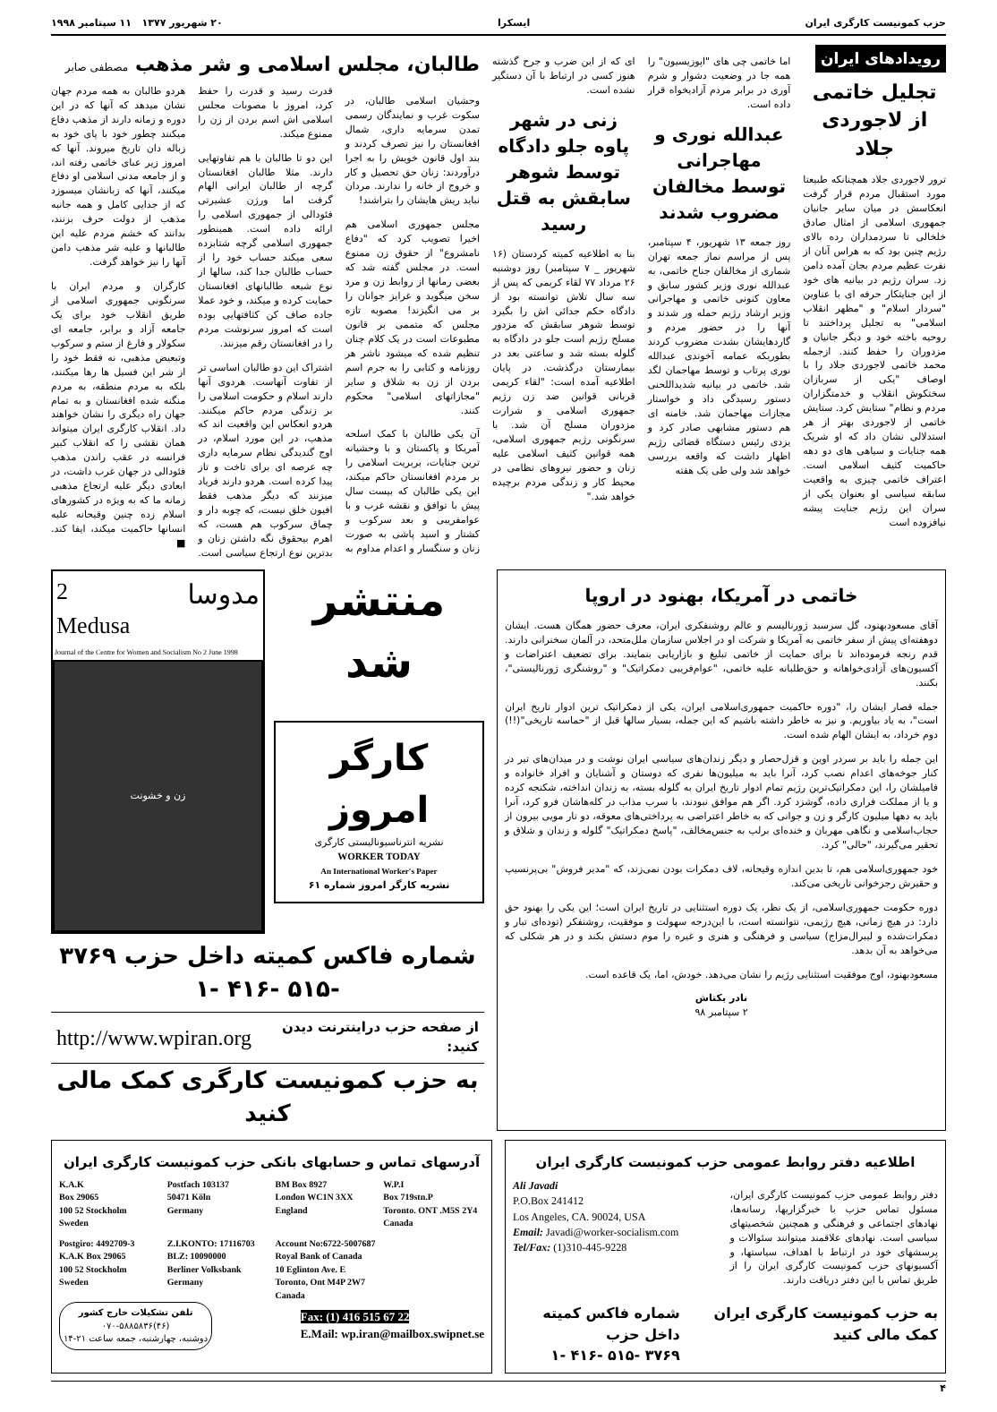حزب کمونیست کارگری ایران ایسکرا ۲۰ شهریور ۱۳۷۷ ۱۱ سپتامبر ۱۹۹۸
رویدادهای ایران
تجلیل خاتمی از لاجوردی جلاد
ترور لاجوردی جلاد همچنانکه طبیعتا مورد استقبال مردم قرار گرفت انعکاسش در میان سایر جانیان جمهوری اسلامی از امثال صادق خلخالی تا سردمداران رده بالای رژیم چنین بود که به هراس آنان از نفرت عظیم مردم بجان آمده دامن زد. سران رژیم در بیانیه های خود از این جنایتکار حرفه ای با عناوین "سردار اسلام" و "مظهر انقلاب اسلامی" به تجلیل پرداختند تا روحیه باخته خود و دیگر جانیان و مزدوران را حفظ کنند. ازجمله محمد خاتمی لاجوردی جلاد را با اوصاف "یکی از سربازان سختکوش انقلاب و خدمتگزاران مردم و نظام" ستایش کرد. ستایش خاتمی از لاجوردی بهتر از هر استدلالی نشان داد که او شریک همه جنایات و سیاهی های دو دهه حاکمیت کثیف اسلامی است. اعتراف خاتمی چیزی به واقعیت سابقه سیاسی او بعنوان یکی از سران این رژیم جنایت پیشه نیافزوده است
اما خاتمی چی های "اپوزیسیون" را همه جا در وضعیت دشوار و شرم آوری در برابر مردم آزادیخواه قرار داده است.
عبدالله نوری و مهاجرانی توسط مخالفان مضروب شدند
روز جمعه ۱۳ شهریور، ۴ سپتامبر، پس از مراسم نماز جمعه تهران شماری از مخالفان جناح خاتمی، به عبدالله نوری وزیر کشور سابق و معاون کنونی خاتمی و مهاجرانی وزیر ارشاد رژیم حمله ور شدند و آنها را در حضور مردم و گاردهایشان بشدت مضروب کردند بطوریکه عمامه آخوندی عبدالله نوری پرتاب و توسط مهاجمان لگد شد. خاتمی در بیانیه شدیداللحنی دستور رسیدگی داد و خواستار مجازات مهاجمان شد. خامنه ای هم دستور مشابهی صادر کرد و یزدی رئیس دستگاه قضائی رژیم اظهار داشت که واقعه بررسی خواهد شد ولی طی یک هفته
ای که از این ضرب و جرح گذشته هنوز کسی در ارتباط با آن دستگیر نشده است.
زنی در شهر پاوه جلو دادگاه توسط شوهر سابقش به قتل رسید
بنا به اطلاعیه کمیته کردستان (۱۶ شهریور _ ۷ سپتامبر) روز دوشنبه ۲۶ مرداد ۷۷ لقاء کریمی که پس از سه سال تلاش توانسته بود از دادگاه حکم جدائی اش را بگیرد توسط شوهر سابقش که مزدور مسلح رژیم است جلو در دادگاه به گلوله بسته شد و ساعتی بعد در بیمارستان درگذشت. در پایان اطلاعیه آمده است: "لقاء کریمی قربانی قوانین ضد زن رژیم جمهوری اسلامی و شرارت مزدوران مسلح آن شد. با سرنگونی رژیم جمهوری اسلامی، همه قوانین کثیف اسلامی علیه زنان و حضور نیروهای نظامی در محیط کار و زندگی مردم برچیده خواهد شد."
طالبان، مجلس اسلامی و شر مذهب مصطفی صابر
وحشیان اسلامی طالبان، در سکوت غرب و نمایندگان رسمی تمدن سرمایه داری، شمال افغانستان را نیز تصرف کردند و بند اول قانون خویش را به اجرا درآوردند: زنان حق تحصیل و کار و خروج از خانه را ندارند. مردان نباید ریش هایشان را بتراشند!
مجلس جمهوری اسلامی هم اخیرا تصویب کرد که "دفاع نامشروع" از حقوق زن ممنوع است. در مجلس گفته شد که بعضی رمانها از روابط زن و مرد سخن میگوید و غرایز جوانان را بر می انگیزند! مصوبه تازه مجلس که متممی بر قانون مطبوعات است در یک کلام چنان تنظیم شده که میشود ناشر هر روزنامه و کتابی را به جرم اسم بردن از زن به شلاق و سایر "مجازاتهای اسلامی" محکوم کنند.
آن یکی طالبان با کمک اسلحه آمریکا و پاکستان و با وحشیانه ترین جنایات، بربریت اسلامی را بر مردم افغانستان حاکم میکند، این یکی طالبان که بیست سال پیش با توافق و نقشه غرب و با عوامفریبی و بعد سرکوب و کشتار و اسید پاشی به صورت زنان و سنگسار و اعدام مداوم به قدرت رسید و قدرت را حفظ کرد، امروز با مصوبات مجلس اسلامی اش اسم بردن از زن را ممنوع میکند.
این دو تا طالبان با هم تفاوتهایی دارند. مثلا طالبان افغانستان گرچه از طالبان ایرانی الهام گرفت اما ورژن عشیرتی فئودالی از جمهوری اسلامی را ارائه داده است. همینطور جمهوری اسلامی گرچه شتابزده سعی میکند حساب خود را از حساب طالبان جدا کند، سالها از نوع شیعه طالبانهای افغانستان حمایت کرده و میکند، و خود عملا جاده صاف کن کثافتهایی بوده است که امروز سرنوشت مردم را در افغانستان رقم میزنند.
اشتراک این دو طالبان اساسی تر از تفاوت آنهاست. هردوی آنها دارند اسلام و حکومت اسلامی را بر زندگی مردم حاکم میکنند. هردو انعکاس این واقعیت اند که مذهب، در این مورد اسلام، در اوج گندیدگی نظام سرمایه داری چه عرصه ای برای تاخت و تاز پیدا کرده است. هردو دارند فریاد میزنند که دیگر مذهب فقط افیون خلق نیست، که چوبه دار و چماق سرکوب هم هست، که اهرم بیحقوق نگه داشتن زنان و بدترین نوع ارتجاع سیاسی است. هردو طالبان به همه مردم جهان نشان میدهد که آنها که در این دوره و زمانه دارند از مذهب دفاع میکنند چطور خود با پای خود به زباله دان تاریخ میروند. آنها که امروز زیر عبای خاتمی رفته اند، و از جامعه مدنی اسلامی او دفاع میکنند، آنها که زبانشان میسوزد که از جدایی کامل و همه جانبه مذهب از دولت حرف بزنند، بدانند که خشم مردم علیه این طالبانها و علیه شر مذهب دامن آنها را نیز خواهد گرفت.
کارگران و مردم ایران با سرنگونی جمهوری اسلامی از طریق انقلاب خود برای یک جامعه آزاد و برابر، جامعه ای سکولار و فارغ از ستم و سرکوب وتبعیض مذهبی، نه فقط خود را از شر این فسیل ها رها میکنند، بلکه به مردم منطقه، به مردم منگنه شده افغانستان و به تمام جهان راه دیگری را نشان خواهند داد. انقلاب کارگری ایران میتواند همان نقشی را که انقلاب کبیر فرانسه در عقب راندن مذهب فئودالی در جهان غرب داشت، در ابعادی دیگر علیه ارتجاع مذهبی زمانه ما که به ویژه در کشورهای اسلام زده چنین وقیحانه علیه انسانها حاکمیت میکند، ایفا کند. ■
خاتمی در آمریکا، بهنود در اروپا
آقای مسعودبهنود، گل سرسبد ژورنالیسم و عالم روشنفکری ایران، معرف حضور همگان هست. ایشان دوهفته‌ای پیش از سفر خاتمی به آمریکا و شرکت او در اجلاس سازمان ملل‌متحد، در آلمان سخنرانی دارند. قدم رنجه فرموده‌اند تا برای حمایت از خاتمی تبلیغ و بازاریابی بنمایند. برای تضعیف اعتراضات و آکسیون‌های آزادی‌خواهانه و حق‌طلبانه علیه خاتمی، "عوام‌فریبی دمکراتیک" و "روشنگری ژورنالیستی"، بکنند.
جمله قصار ایشان را، "دوره حاکمیت جمهوری‌اسلامی ایران، یکی از دمکراتیک ترین ادوار تاریخ ایران است"، به یاد بیاوریم. و نیز به خاطر داشته باشیم که این جمله، بسیار سالها قبل از "حماسه تاریخی"(!!) دوم خرداد، به ایشان الهام شده است.
این جمله را باید بر سردر اوین و قزل‌حصار و دیگر زندان‌های سیاسی ایران نوشت و در میدان‌های تیر در کنار جوخه‌های اعدام نصب کرد، آنرا باید به میلیون‌ها نفری که دوستان و آشنایان و افراد خانواده و فامیلشان را، این دمکراتیک‌ترین رژیم تمام ادوار تاریخ ایران به گلوله بسته، به زندان انداخته، شکنجه کرده و یا از مملکت فراری داده، گوشزد کرد. اگر هم موافق نبودند، با سرب مذاب در کله‌هاشان فرو کرد، آنرا باید به دهها میلیون کارگر و زن و جوانی که به خاطر اعتراضی به پرداختی‌های معوقه، دو تار مویی بیرون از حجاب‌اسلامی و نگاهی مهربان و خنده‌ای برلب به جنس‌مخالف، "پاسخ دمکراتیک" گلوله و زندان و شلاق و تحقیر می‌گیرند، "حالی" کرد.
خود جمهوری‌اسلامی هم، تا بدین اندازه وقیحانه، لاف دمکرات بودن نمی‌زند، که "مدیر فروش" بی‌پرنسیپ و حقیرش رجزخوانی تاریخی می‌کند.
دوره حکومت جمهوری‌اسلامی، از یک نظر، یک دوره استثنایی در تاریخ ایران است؛ این یکی را بهنود حق دارد: در هیچ زمانی، هیچ رژیمی، نتوانسته است، با این‌درجه سهولت و موفقیت، روشنفکر (توده‌ای تبار و دمکرات‌شده و لیبرال‌مزاج) سیاسی و فرهنگی و هنری و غیره را موم دستش بکند و در هر شکلی که می‌خواهد به آن بدهد.
مسعودبهنود، اوج موفقیت استثنایی رژیم را نشان می‌دهد. خودش، اما، یک قاعده است.
نادر بکتاش
۲ سپتامبر ۹۸
منتشر شد
کارگر امروز
نشریه انترناسیونالیستی کارگری
WORKER TODAY
An International Worker's Paper
نشریه کارگر امروز شماره ۶۱
مدوسا 2
Medusa
Journal of the Centre for Women and Socialism No 2 June 1998
زن و خشونت
شماره فاکس کمیته داخل حزب ۳۷۶۹ -۵۱۵ -۴۱۶ -۱
از صفحه حزب دراینترنت دیدن کنید: http://www.wpiran.org
به حزب کمونیست کارگری کمک مالی کنید
اطلاعیه دفتر روابط عمومی حزب کمونیست کارگری ایران
دفتر روابط عمومی حزب کمونیست کارگری ایران، مسئول تماس حزب با خبرگزاریها، رسانه‌ها، نهادهای اجتماعی و فرهنگی و همچنین شخصیتهای سیاسی است. نهادهای علاقمند میتوانند سئوالات و پرسشهای خود در ارتباط با اهداف، سیاستها، و آکسیونهای حزب کمونیست کارگری ایران را از طریق تماس با این دفتر دریافت دارند.
Ali Javadi
P.O.Box 241412
Los Angeles, CA. 90024, USA
Email: Javadi@worker-socialism.com
Tel/Fax: (1)310-445-9228
به حزب کمونیست کارگری ایران کمک مالی کنید شماره فاکس کمیته داخل حزب
۳۷۶۹ -۵۱۵ -۴۱۶ -۱
آدرسهای تماس و حسابهای بانکی حزب کمونیست کارگری ایران
K.A.K
Box 29065
100 52 Stockholm
Sweden
Postfach 103137
50471 Köln
Germany
BM Box 8927
London WC1N 3XX
England
W.P.I
Box 719stn.P
Toronto. ONT .M5S 2Y4
Canada
Postgiro: 4492709-3
K.A.K Box 29065
100 52 Stockholm
Sweden
Z.I.KONTO: 17116703
BLZ: 10090000
Berliner Volksbank
Germany
Account No:6722-5007687
Royal Bank of Canada
10 Eglinton Ave. E
Toronto, Ont M4P 2W7
Canada
Fax: (1) 416 515 67 22
E.Mail: wp.iran@mailbox.swipnet.se
تلفن تشکیلات خارج کشور
(۴۶)۰۷۰-۵۸۸۵۸۳۶
دوشنبه، چهارشنبه، جمعه ساعت ۲۱-۱۴
۴